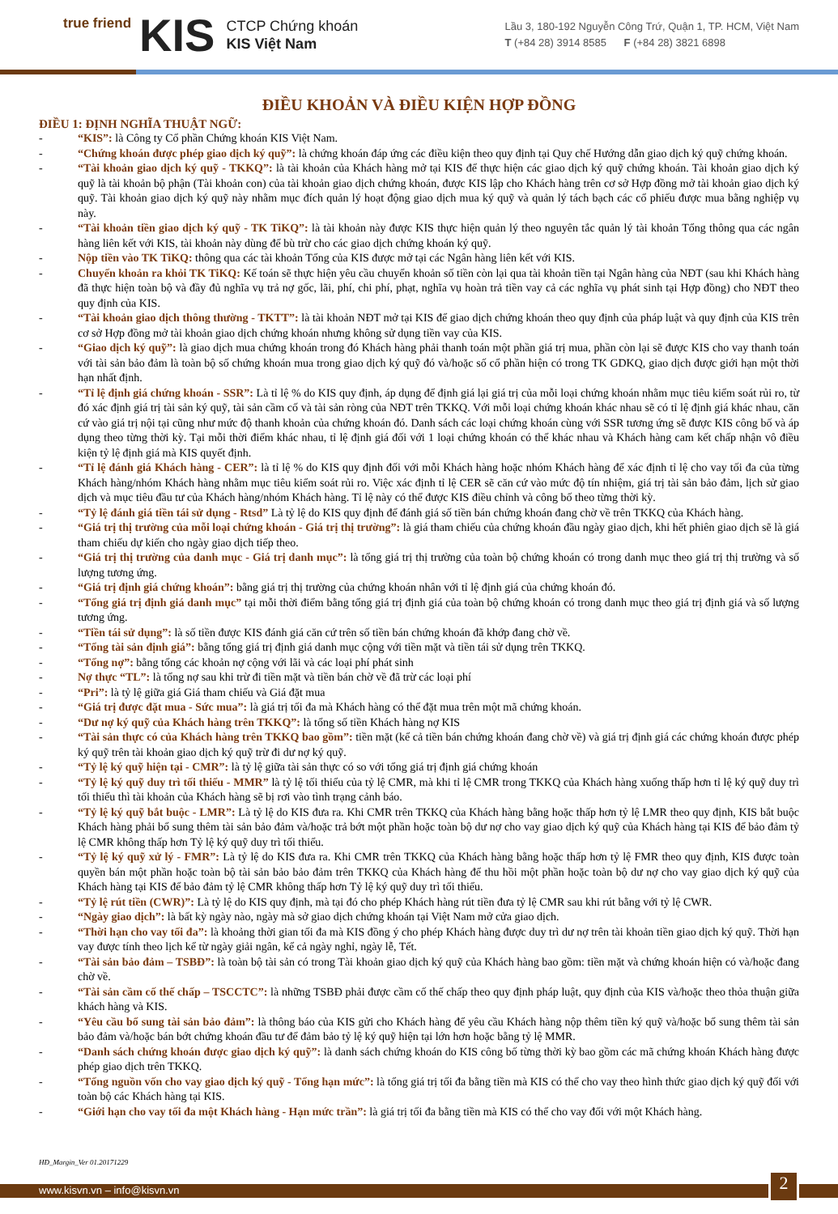true friend KIS
CTCP Chứng khoán
KIS Việt Nam
Lầu 3, 180-192 Nguyễn Công Trứ, Quận 1, TP. HCM, Việt Nam
T (+84 28) 3914 8585 F (+84 28) 3821 6898
ĐIỀU KHOẢN VÀ ĐIỀU KIỆN HỢP ĐỒNG
ĐIỀU 1: ĐỊNH NGHĨA THUẬT NGỮ:
- “KIS”: là Công ty Cổ phần Chứng khoán KIS Việt Nam.
- “Chứng khoán được phép giao dịch ký quỹ”: là chứng khoán đáp ứng các điều kiện theo quy định tại Quy chế Hướng dẫn giao dịch ký quỹ chứng khoán.
- “Tài khoản giao dịch ký quỹ - TKKQ”: là tài khoản của Khách hàng mở tại KIS để thực hiện các giao dịch ký quỹ chứng khoán. Tài khoản giao dịch ký quỹ là tài khoản bộ phận (Tài khoản con) của tài khoản giao dịch chứng khoán, được KIS lập cho Khách hàng trên cơ sở Hợp đồng mở tài khoản giao dịch ký quỹ. Tài khoản giao dịch ký quỹ này nhằm mục đích quản lý hoạt động giao dịch mua ký quỹ và quản lý tách bạch các cổ phiếu được mua bằng nghiệp vụ này.
- “Tài khoản tiền giao dịch ký quỹ - TK TiKQ”: là tài khoản này được KIS thực hiện quản lý theo nguyên tắc quản lý tài khoản Tổng thông qua các ngân hàng liên kết với KIS, tài khoản này dùng để bù trừ cho các giao dịch chứng khoán ký quỹ.
- Nộp tiền vào TK TiKQ: thông qua các tài khoản Tổng của KIS được mở tại các Ngân hàng liên kết với KIS.
- Chuyển khoản ra khỏi TK TiKQ: Kế toán sẽ thực hiện yêu cầu chuyển khoản số tiền còn lại qua tài khoản tiền tại Ngân hàng của NĐT (sau khi Khách hàng đã thực hiện toàn bộ và đầy đủ nghĩa vụ trả nợ gốc, lãi, phí, chi phí, phạt, nghĩa vụ hoàn trả tiền vay cả các nghĩa vụ phát sinh tại Hợp đồng) cho NĐT theo quy định của KIS.
- “Tài khoản giao dịch thông thường - TKTT”: là tài khoản NĐT mở tại KIS để giao dịch chứng khoán theo quy định của pháp luật và quy định của KIS trên cơ sở Hợp đồng mở tài khoản giao dịch chứng khoán nhưng không sử dụng tiền vay của KIS.
- “Giao dịch ký quỹ”: là giao dịch mua chứng khoán trong đó Khách hàng phải thanh toán một phần giá trị mua, phần còn lại sẽ được KIS cho vay thanh toán với tài sản bảo đảm là toàn bộ số chứng khoán mua trong giao dịch ký quỹ đó và/hoặc số cổ phần hiện có trong TK GDKQ, giao dịch được giới hạn một thời hạn nhất định.
- “Tỉ lệ định giá chứng khoán - SSR”: Là tỉ lệ % do KIS quy định, áp dụng để định giá lại giá trị của mỗi loại chứng khoán nhằm mục tiêu kiểm soát rủi ro, từ đó xác định giá trị tài sản ký quỹ, tài sản cầm cố và tài sản ròng của NĐT trên TKKQ. Với mỗi loại chứng khoán khác nhau sẽ có tỉ lệ định giá khác nhau, căn cứ vào giá trị nội tại cũng như mức độ thanh khoản của chứng khoán đó. Danh sách các loại chứng khoán cùng với SSR tương ứng sẽ được KIS công bố và áp dụng theo từng thời kỳ. Tại mỗi thời điểm khác nhau, tỉ lệ định giá đối với 1 loại chứng khoán có thể khác nhau và Khách hàng cam kết chấp nhận vô điều kiện tỷ lệ định giá mà KIS quyết định.
- “Tỉ lệ đánh giá Khách hàng - CER”: là tỉ lệ % do KIS quy định đối với mỗi Khách hàng hoặc nhóm Khách hàng để xác định tỉ lệ cho vay tối đa của từng Khách hàng/nhóm Khách hàng nhằm mục tiêu kiểm soát rủi ro. Việc xác định tỉ lệ CER sẽ căn cứ vào mức độ tín nhiệm, giá trị tài sản bảo đảm, lịch sử giao dịch và mục tiêu đầu tư của Khách hàng/nhóm Khách hàng. Tỉ lệ này có thể được KIS điều chỉnh và công bố theo từng thời kỳ.
- “Tỷ lệ đánh giá tiền tái sử dụng - Rtsd” Là tỷ lệ do KIS quy định để đánh giá số tiền bán chứng khoán đang chờ về trên TKKQ của Khách hàng.
- “Giá trị thị trường của mỗi loại chứng khoán - Giá trị thị trường”: là giá tham chiếu của chứng khoán đầu ngày giao dịch, khi hết phiên giao dịch sẽ là giá tham chiếu dự kiến cho ngày giao dịch tiếp theo.
- “Giá trị thị trường của danh mục - Giá trị danh mục”: là tổng giá trị thị trường của toàn bộ chứng khoán có trong danh mục theo giá trị thị trường và số lượng tương ứng.
- “Giá trị định giá chứng khoán”: bằng giá trị thị trường của chứng khoán nhân với tỉ lệ định giá của chứng khoán đó.
- “Tổng giá trị định giá danh mục” tại mỗi thời điểm bằng tổng giá trị định giá của toàn bộ chứng khoán có trong danh mục theo giá trị định giá và số lượng tương ứng.
- “Tiền tái sử dụng”: là số tiền được KIS đánh giá căn cứ trên số tiền bán chứng khoán đã khớp đang chờ về.
- “Tổng tài sản định giá”: bằng tổng giá trị định giá danh mục cộng với tiền mặt và tiền tái sử dụng trên TKKQ.
- “Tổng nợ”: bằng tổng các khoản nợ cộng với lãi và các loại phí phát sinh
- Nợ thực “TL”: là tổng nợ sau khi trừ đi tiền mặt và tiền bán chờ về đã trừ các loại phí
- “Pri”: là tỷ lệ giữa giá Giá tham chiếu và Giá đặt mua
- “Giá trị được đặt mua - Sức mua”: là giá trị tối đa mà Khách hàng có thể đặt mua trên một mã chứng khoán.
- “Dư nợ ký quỹ của Khách hàng trên TKKQ”: là tổng số tiền Khách hàng nợ KIS
- “Tài sản thực có của Khách hàng trên TKKQ bao gồm”: tiền mặt (kể cả tiền bán chứng khoán đang chờ về) và giá trị định giá các chứng khoán được phép ký quỹ trên tài khoản giao dịch ký quỹ trừ đi dư nợ ký quỹ.
- “Tỷ lệ ký quỹ hiện tại - CMR”: là tỷ lệ giữa tài sản thực có so với tổng giá trị định giá chứng khoán
- “Tỷ lệ ký quỹ duy trì tối thiểu - MMR” là tỷ lệ tối thiểu của tỷ lệ CMR, mà khi tỉ lệ CMR trong TKKQ của Khách hàng xuống thấp hơn tỉ lệ ký quỹ duy trì tối thiểu thì tài khoản của Khách hàng sẽ bị rơi vào tình trạng cảnh báo.
- “Tỷ lệ ký quỹ bắt buộc - LMR”: Là tỷ lệ do KIS đưa ra. Khi CMR trên TKKQ của Khách hàng bằng hoặc thấp hơn tỷ lệ LMR theo quy định, KIS bắt buộc Khách hàng phải bổ sung thêm tài sản bảo đảm và/hoặc trả bớt một phần hoặc toàn bộ dư nợ cho vay giao dịch ký quỹ của Khách hàng tại KIS để bảo đảm tỷ lệ CMR không thấp hơn Tỷ lệ ký quỹ duy trì tối thiểu.
- “Tỷ lệ ký quỹ xử lý - FMR”: Là tỷ lệ do KIS đưa ra. Khi CMR trên TKKQ của Khách hàng bằng hoặc thấp hơn tỷ lệ FMR theo quy định, KIS được toàn quyền bán một phần hoặc toàn bộ tài sản bảo bảo đảm trên TKKQ của Khách hàng để thu hồi một phần hoặc toàn bộ dư nợ cho vay giao dịch ký quỹ của Khách hàng tại KIS để bảo đảm tỷ lệ CMR không thấp hơn Tỷ lệ ký quỹ duy trì tối thiểu.
- “Tỷ lệ rút tiền (CWR)”: Là tỷ lệ do KIS quy định, mà tại đó cho phép Khách hàng rút tiền đưa tỷ lệ CMR sau khi rút bằng với tỷ lệ CWR.
- “Ngày giao dịch”: là bất kỳ ngày nào, ngày mà sở giao dịch chứng khoán tại Việt Nam mở cửa giao dịch.
- “Thời hạn cho vay tối đa”: là khoảng thời gian tối đa mà KIS đồng ý cho phép Khách hàng được duy trì dư nợ trên tài khoản tiền giao dịch ký quỹ. Thời hạn vay được tính theo lịch kể từ ngày giải ngân, kể cả ngày nghỉ, ngày lễ, Tết.
- “Tài sản bảo đảm – TSBĐ”: là toàn bộ tài sản có trong Tài khoản giao dịch ký quỹ của Khách hàng bao gồm: tiền mặt và chứng khoán hiện có và/hoặc đang chờ về.
- “Tài sản cầm cố thế chấp – TSCCTC”: là những TSBĐ phải được cầm cố thế chấp theo quy định pháp luật, quy định của KIS và/hoặc theo thỏa thuận giữa khách hàng và KIS.
- “Yêu cầu bổ sung tài sản bảo đảm”: là thông báo của KIS gửi cho Khách hàng để yêu cầu Khách hàng nộp thêm tiền ký quỹ và/hoặc bổ sung thêm tài sản bảo đảm và/hoặc bán bớt chứng khoán đầu tư để đảm bảo tỷ lệ ký quỹ hiện tại lớn hơn hoặc bằng tỷ lệ MMR.
- “Danh sách chứng khoán được giao dịch ký quỹ”: là danh sách chứng khoán do KIS công bố từng thời kỳ bao gồm các mã chứng khoán Khách hàng được phép giao dịch trên TKKQ.
- “Tổng nguồn vốn cho vay giao dịch ký quỹ - Tổng hạn mức”: là tổng giá trị tối đa bằng tiền mà KIS có thể cho vay theo hình thức giao dịch ký quỹ đối với toàn bộ các Khách hàng tại KIS.
- “Giới hạn cho vay tối đa một Khách hàng - Hạn mức trần”: là giá trị tối đa bằng tiền mà KIS có thể cho vay đối với một Khách hàng.
HĐ_Margin_Ver 01.20171229
www.kisvn.vn – info@kisvn.vn 2